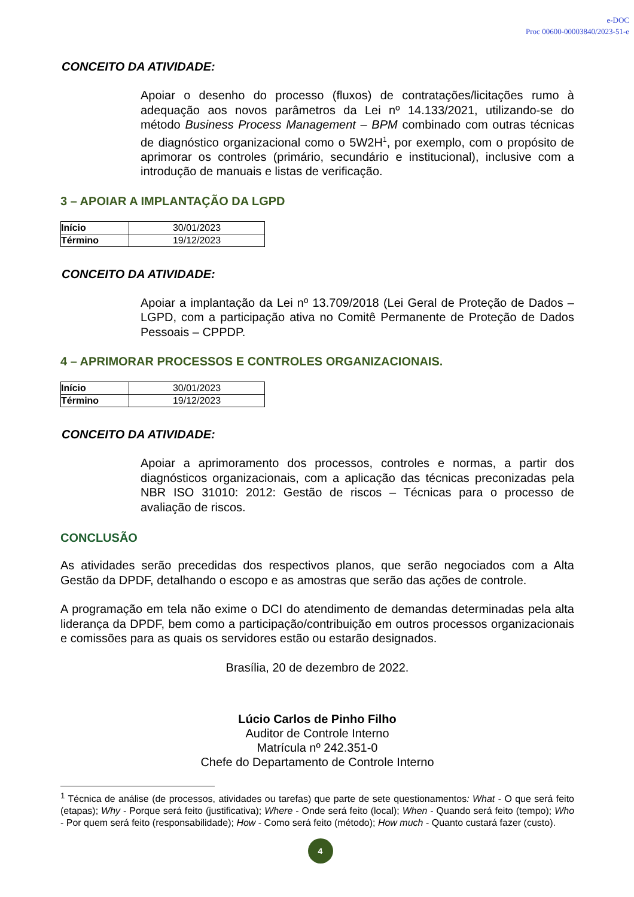e-DOC
Proc 00600-00003840/2023-51-e
CONCEITO DA ATIVIDADE:
Apoiar o desenho do processo (fluxos) de contratações/licitações rumo à adequação aos novos parâmetros da Lei nº 14.133/2021, utilizando-se do método Business Process Management – BPM combinado com outras técnicas de diagnóstico organizacional como o 5W2H<sup>1</sup>, por exemplo, com o propósito de aprimorar os controles (primário, secundário e institucional), inclusive com a introdução de manuais e listas de verificação.
3 – APOIAR A IMPLANTAÇÃO DA LGPD
| Início | 30/01/2023 |
| Término | 19/12/2023 |
CONCEITO DA ATIVIDADE:
Apoiar a implantação da Lei nº 13.709/2018 (Lei Geral de Proteção de Dados – LGPD, com a participação ativa no Comitê Permanente de Proteção de Dados Pessoais – CPPDP.
4 – APRIMORAR PROCESSOS E CONTROLES ORGANIZACIONAIS.
| Início | 30/01/2023 |
| Término | 19/12/2023 |
CONCEITO DA ATIVIDADE:
Apoiar a aprimoramento dos processos, controles e normas, a partir dos diagnósticos organizacionais, com a aplicação das técnicas preconizadas pela NBR ISO 31010: 2012: Gestão de riscos – Técnicas para o processo de avaliação de riscos.
CONCLUSÃO
As atividades serão precedidas dos respectivos planos, que serão negociados com a Alta Gestão da DPDF, detalhando o escopo e as amostras que serão das ações de controle.
A programação em tela não exime o DCI do atendimento de demandas determinadas pela alta liderança da DPDF, bem como a participação/contribuição em outros processos organizacionais e comissões para as quais os servidores estão ou estarão designados.
Brasília, 20 de dezembro de 2022.
Lúcio Carlos de Pinho Filho
Auditor de Controle Interno
Matrícula nº 242.351-0
Chefe do Departamento de Controle Interno
<sup>1</sup> Técnica de análise (de processos, atividades ou tarefas) que parte de sete questionamentos: What - O que será feito (etapas); Why - Porque será feito (justificativa); Where - Onde será feito (local); When - Quando será feito (tempo); Who - Por quem será feito (responsabilidade); How - Como será feito (método); How much - Quanto custará fazer (custo).
4